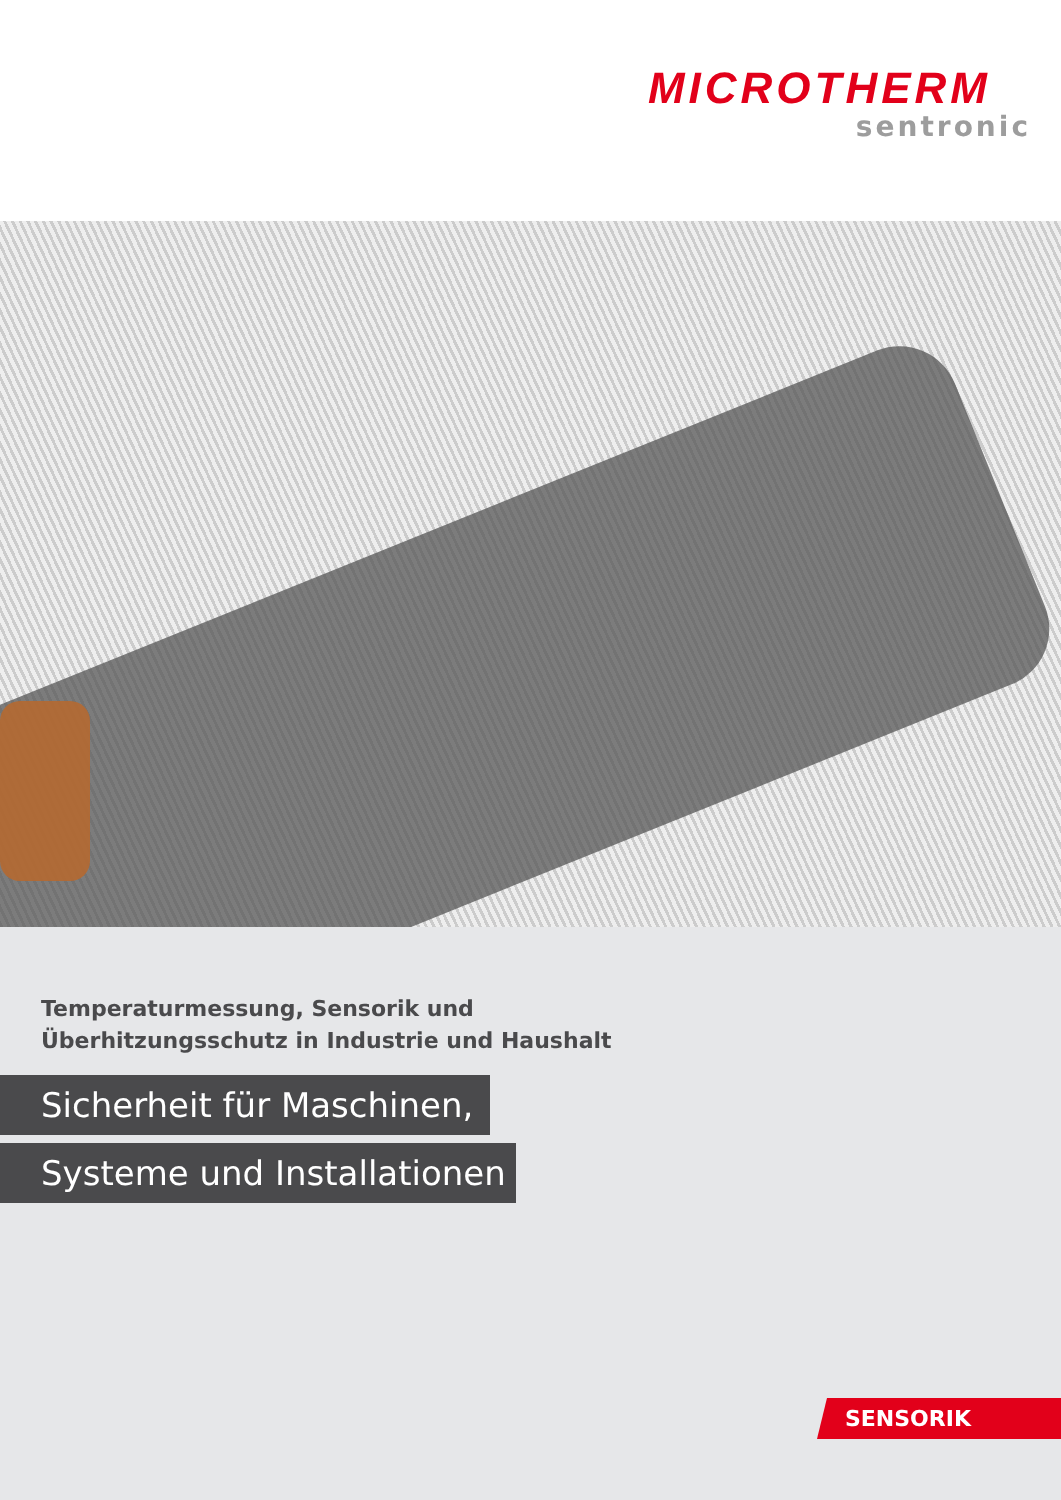MICROTHERM
sentronic
Temperaturmessung, Sensorik und
Überhitzungsschutz in Industrie und Haushalt
Sicherheit für Maschinen,
Systeme und Installationen
SENSORIK